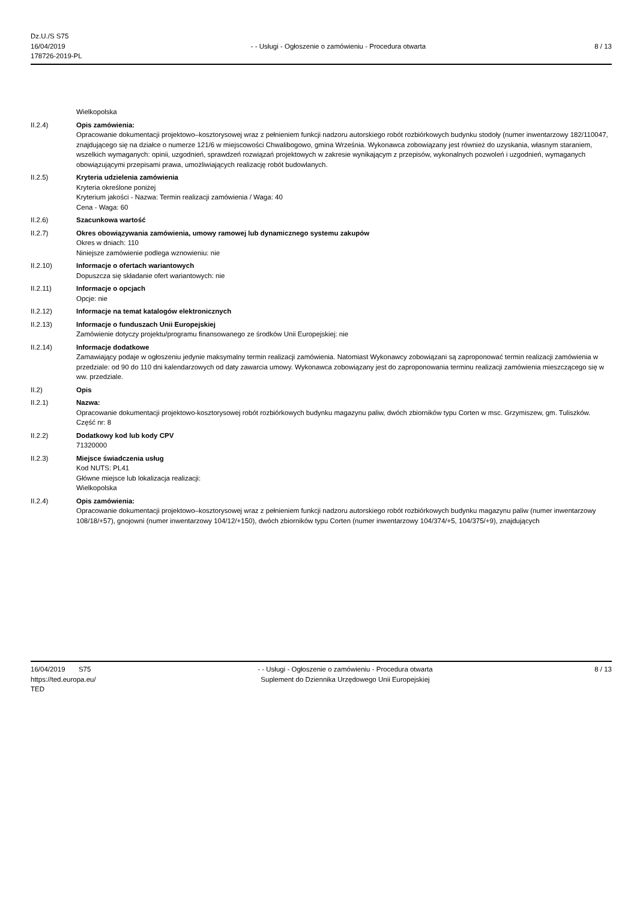Dz.U./S S75
16/04/2019
178726-2019-PL
- - Usługi - Ogłoszenie o zamówieniu - Procedura otwarta
8 / 13
Wielkopolska
II.2.4) Opis zamówienia:
Opracowanie dokumentacji projektowo–kosztorysowej wraz z pełnieniem funkcji nadzoru autorskiego robót rozbiórkowych budynku stodoły (numer inwentarzowy 182/110047, znajdującego się na działce o numerze 121/6 w miejscowości Chwalibogowo, gmina Września. Wykonawca zobowiązany jest również do uzyskania, własnym staraniem, wszelkich wymaganych: opinii, uzgodnień, sprawdzeń rozwiązań projektowych w zakresie wynikającym z przepisów, wykonalnych pozwoleń i uzgodnień, wymaganych obowiązującymi przepisami prawa, umożliwiających realizację robót budowlanych.
II.2.5) Kryteria udzielenia zamówienia
Kryteria określone poniżej
Kryterium jakości - Nazwa: Termin realizacji zamówienia / Waga: 40
Cena - Waga: 60
II.2.6) Szacunkowa wartość
II.2.7) Okres obowiązywania zamówienia, umowy ramowej lub dynamicznego systemu zakupów
Okres w dniach: 110
Niniejsze zamówienie podlega wznowieniu: nie
II.2.10) Informacje o ofertach wariantowych
Dopuszcza się składanie ofert wariantowych: nie
II.2.11) Informacje o opcjach
Opcje: nie
II.2.12) Informacje na temat katalogów elektronicznych
II.2.13) Informacje o funduszach Unii Europejskiej
Zamówienie dotyczy projektu/programu finansowanego ze środków Unii Europejskiej: nie
II.2.14) Informacje dodatkowe
Zamawiający podaje w ogłoszeniu jedynie maksymalny termin realizacji zamówienia. Natomiast Wykonawcy zobowiązani są zaproponować termin realizacji zamówienia w przedziale: od 90 do 110 dni kalendarzowych od daty zawarcia umowy. Wykonawca zobowiązany jest do zaproponowania terminu realizacji zamówienia mieszczącego się w ww. przedziale.
II.2) Opis
II.2.1) Nazwa:
Opracowanie dokumentacji projektowo-kosztorysowej robót rozbiórkowych budynku magazynu paliw, dwóch zbiorników typu Corten w msc. Grzymiszew, gm. Tuliszków.
Część nr: 8
II.2.2) Dodatkowy kod lub kody CPV
71320000
II.2.3) Miejsce świadczenia usług
Kod NUTS: PL41
Główne miejsce lub lokalizacja realizacji:
Wielkopolska
II.2.4) Opis zamówienia:
Opracowanie dokumentacji projektowo–kosztorysowej wraz z pełnieniem funkcji nadzoru autorskiego robót rozbiórkowych budynku magazynu paliw (numer inwentarzowy 108/18/+57), gnojowni (numer inwentarzowy 104/12/+150), dwóch zbiorników typu Corten (numer inwentarzowy 104/374/+5, 104/375/+9), znajdujących
16/04/2019 S75
https://ted.europa.eu/
TED
- - Usługi - Ogłoszenie o zamówieniu - Procedura otwarta
Suplement do Dziennika Urzędowego Unii Europejskiej
8 / 13